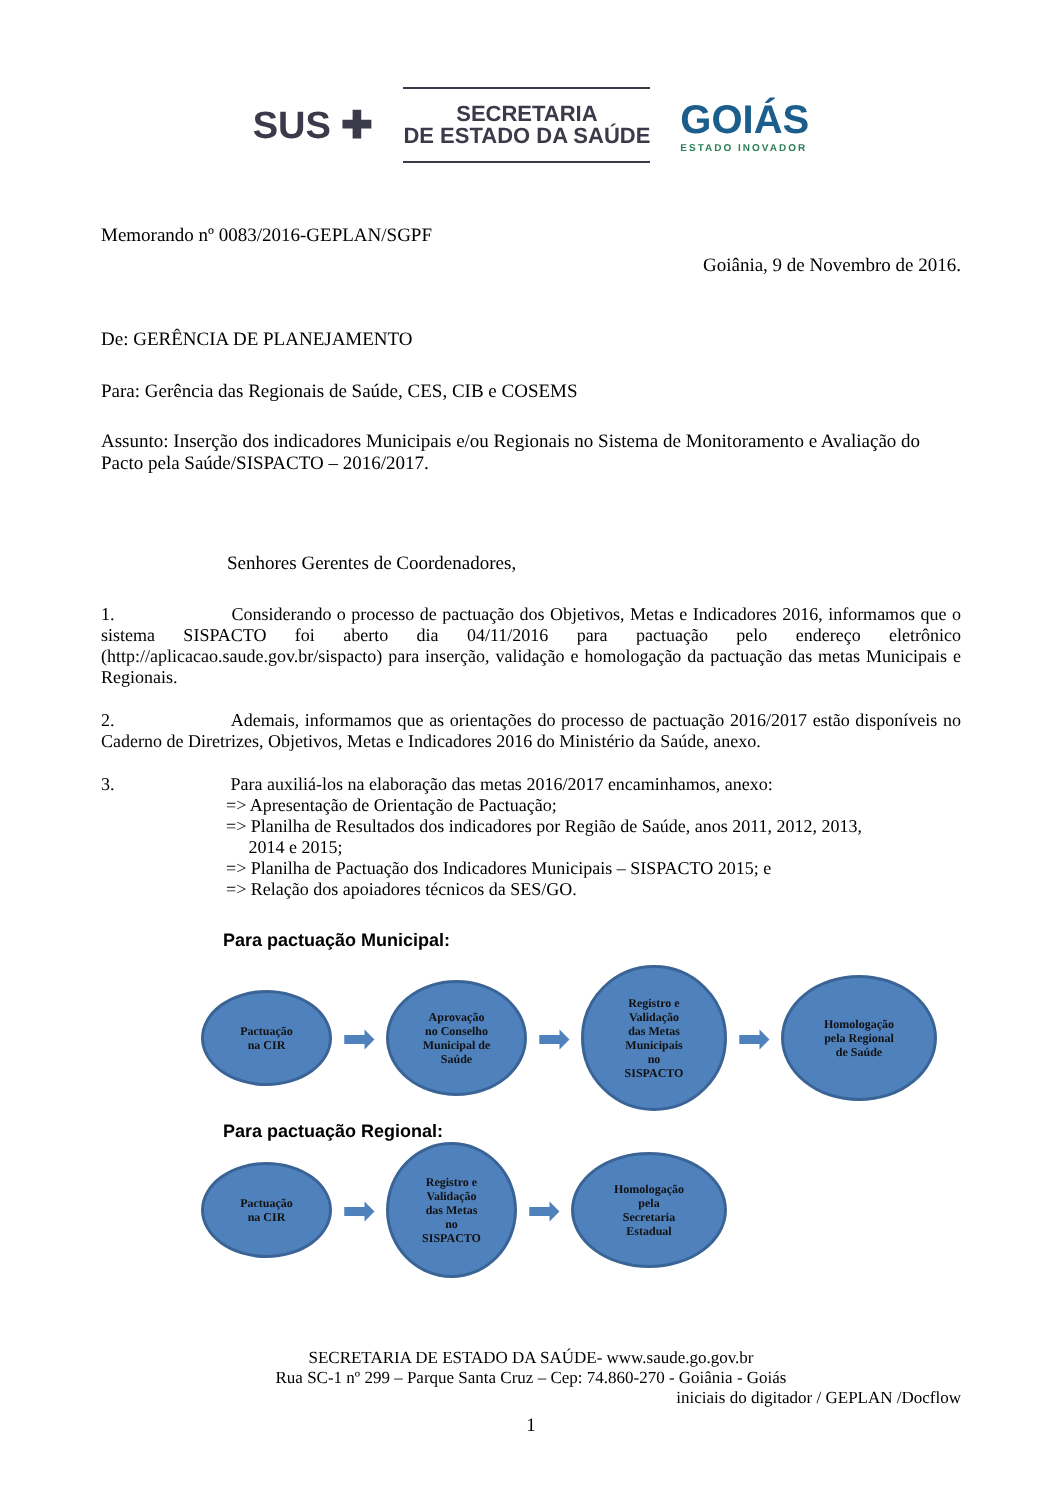SUS ✚
SECRETARIA
DE ESTADO DA SAÚDE
GOIÁS
ESTADO INOVADOR
Memorando nº 0083/2016-GEPLAN/SGPF
Goiânia, 9 de Novembro de 2016.
De: GERÊNCIA DE PLANEJAMENTO
Para: Gerência das Regionais de Saúde, CES, CIB e COSEMS
Assunto: Inserção dos indicadores Municipais e/ou Regionais no Sistema de Monitoramento e Avaliação do Pacto pela Saúde/SISPACTO – 2016/2017.
Senhores Gerentes de Coordenadores,
1. Considerando o processo de pactuação dos Objetivos, Metas e Indicadores 2016, informamos que o sistema SISPACTO foi aberto dia 04/11/2016 para pactuação pelo endereço eletrônico (http://aplicacao.saude.gov.br/sispacto) para inserção, validação e homologação da pactuação das metas Municipais e Regionais.
2. Ademais, informamos que as orientações do processo de pactuação 2016/2017 estão disponíveis no Caderno de Diretrizes, Objetivos, Metas e Indicadores 2016 do Ministério da Saúde, anexo.
3. Para auxiliá-los na elaboração das metas 2016/2017 encaminhamos, anexo:
=> Apresentação de Orientação de Pactuação;
=> Planilha de Resultados dos indicadores por Região de Saúde, anos 2011, 2012, 2013,
2014 e 2015;
=> Planilha de Pactuação dos Indicadores Municipais – SISPACTO 2015; e
=> Relação dos apoiadores técnicos da SES/GO.
Para pactuação Municipal:
Pactuação
na CIR
➡
Aprovação
no Conselho
Municipal de
Saúde
➡
Registro e
Validação
das Metas
Municipais
no
SISPACTO
➡
Homologação
pela Regional
de Saúde
Para pactuação Regional:
Pactuação
na CIR
➡
Registro e
Validação
das Metas
no
SISPACTO
➡
Homologação
pela
Secretaria
Estadual
SECRETARIA DE ESTADO DA SAÚDE- www.saude.go.gov.br
Rua SC-1 nº 299 – Parque Santa Cruz – Cep: 74.860-270 - Goiânia - Goiás
iniciais do digitador / GEPLAN /Docflow
1